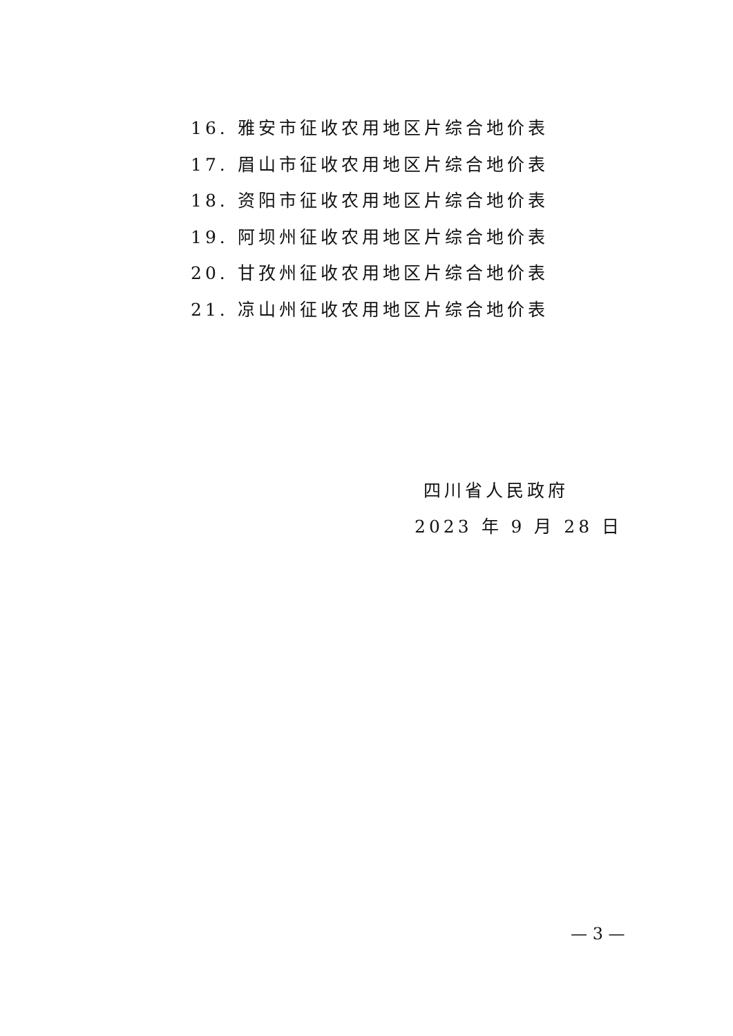16. 雅安市征收农用地区片综合地价表
17. 眉山市征收农用地区片综合地价表
18. 资阳市征收农用地区片综合地价表
19. 阿坝州征收农用地区片综合地价表
20. 甘孜州征收农用地区片综合地价表
21. 凉山州征收农用地区片综合地价表
四川省人民政府
2023 年 9 月 28 日
— 3 —